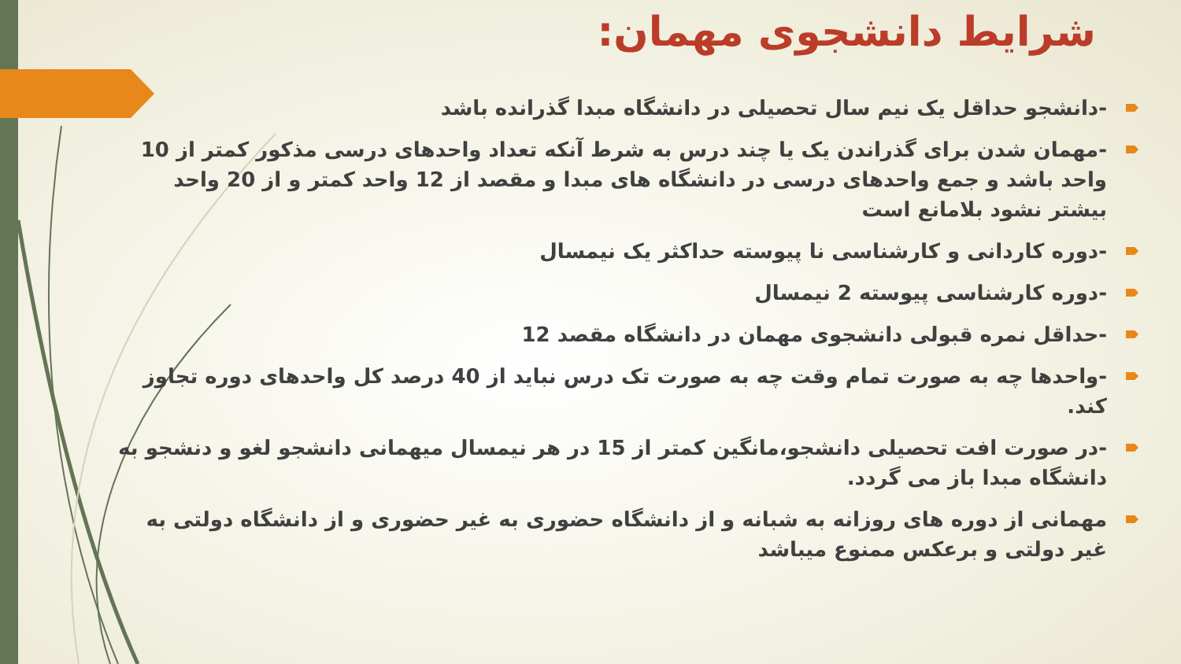شرایط دانشجوی مهمان:
-دانشجو حداقل یک نیم سال تحصیلی در دانشگاه مبدا گذرانده باشد
-مهمان شدن برای گذراندن یک یا چند درس به شرط آنکه تعداد واحدهای درسی مذکور کمتر از 10 واحد باشد و جمع واحدهای درسی در دانشگاه های مبدا و مقصد از 12 واحد کمتر و از 20 واحد بیشتر نشود بلامانع است
-دوره کاردانی و کارشناسی نا پیوسته حداکثر یک نیمسال
-دوره کارشناسی پیوسته 2 نیمسال
-حداقل نمره قبولی دانشجوی مهمان در دانشگاه مقصد 12
-واحدها چه به صورت تمام وقت چه به صورت تک درس نباید از 40 درصد کل واحدهای دوره تجاوز کند.
-در صورت افت تحصیلی دانشجو،مانگین کمتر از 15 در هر نیمسال میهمانی دانشجو لغو و دنشجو به دانشگاه مبدا باز می گردد.
مهمانی از دوره های روزانه به شبانه و از دانشگاه حضوری به غیر حضوری و از دانشگاه دولتی به غیر دولتی و برعکس ممنوع میباشد